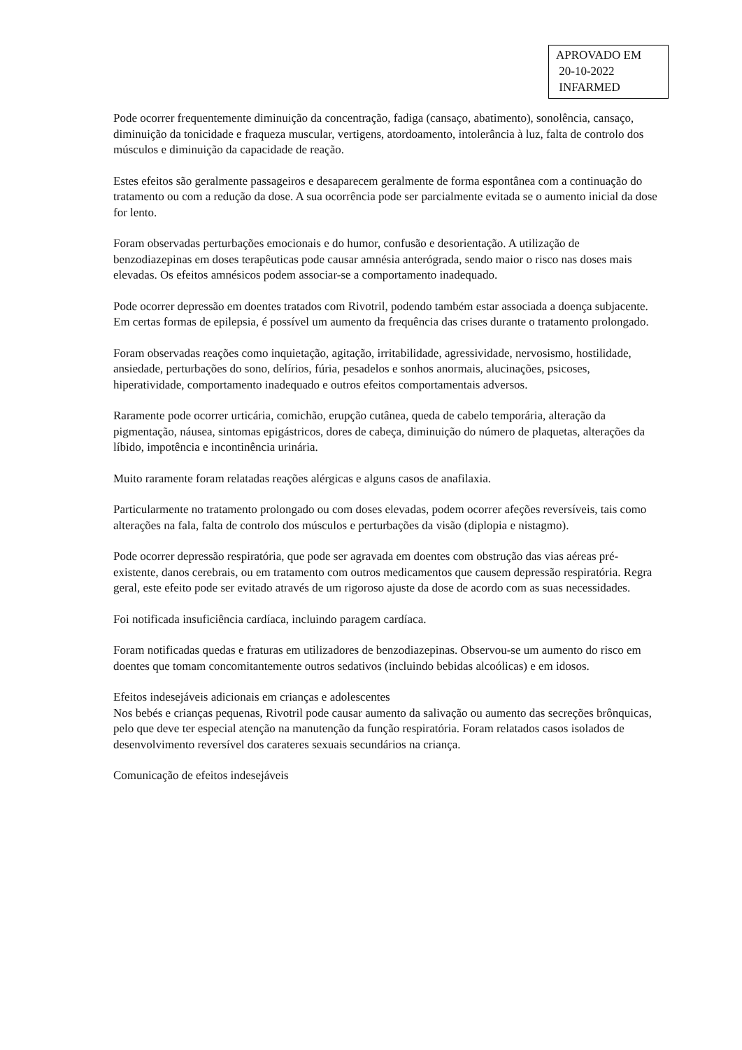APROVADO EM
20-10-2022
INFARMED
Pode ocorrer frequentemente diminuição da concentração, fadiga (cansaço, abatimento), sonolência, cansaço, diminuição da tonicidade e fraqueza muscular, vertigens, atordoamento, intolerância à luz, falta de controlo dos músculos e diminuição da capacidade de reação.
Estes efeitos são geralmente passageiros e desaparecem geralmente de forma espontânea com a continuação do tratamento ou com a redução da dose. A sua ocorrência pode ser parcialmente evitada se o aumento inicial da dose for lento.
Foram observadas perturbações emocionais e do humor, confusão e desorientação. A utilização de benzodiazepinas em doses terapêuticas pode causar amnésia anterógrada, sendo maior o risco nas doses mais elevadas. Os efeitos amnésicos podem associar-se a comportamento inadequado.
Pode ocorrer depressão em doentes tratados com Rivotril, podendo também estar associada a doença subjacente.
Em certas formas de epilepsia, é possível um aumento da frequência das crises durante o tratamento prolongado.
Foram observadas reações como inquietação, agitação, irritabilidade, agressividade, nervosismo, hostilidade, ansiedade, perturbações do sono, delírios, fúria, pesadelos e sonhos anormais, alucinações, psicoses, hiperatividade, comportamento inadequado e outros efeitos comportamentais adversos.
Raramente pode ocorrer urticária, comichão, erupção cutânea, queda de cabelo temporária, alteração da pigmentação, náusea, sintomas epigástricos, dores de cabeça, diminuição do número de plaquetas, alterações da líbido, impotência e incontinência urinária.
Muito raramente foram relatadas reações alérgicas e alguns casos de anafilaxia.
Particularmente no tratamento prolongado ou com doses elevadas, podem ocorrer afeções reversíveis, tais como alterações na fala, falta de controlo dos músculos e perturbações da visão (diplopia e nistagmo).
Pode ocorrer depressão respiratória, que pode ser agravada em doentes com obstrução das vias aéreas pré-existente, danos cerebrais, ou em tratamento com outros medicamentos que causem depressão respiratória. Regra geral, este efeito pode ser evitado através de um rigoroso ajuste da dose de acordo com as suas necessidades.
Foi notificada insuficiência cardíaca, incluindo paragem cardíaca.
Foram notificadas quedas e fraturas em utilizadores de benzodiazepinas. Observou-se um aumento do risco em doentes que tomam concomitantemente outros sedativos (incluindo bebidas alcoólicas) e em idosos.
Efeitos indesejáveis adicionais em crianças e adolescentes
Nos bebés e crianças pequenas, Rivotril pode causar aumento da salivação ou aumento das secreções brônquicas, pelo que deve ter especial atenção na manutenção da função respiratória. Foram relatados casos isolados de desenvolvimento reversível dos carateres sexuais secundários na criança.
Comunicação de efeitos indesejáveis